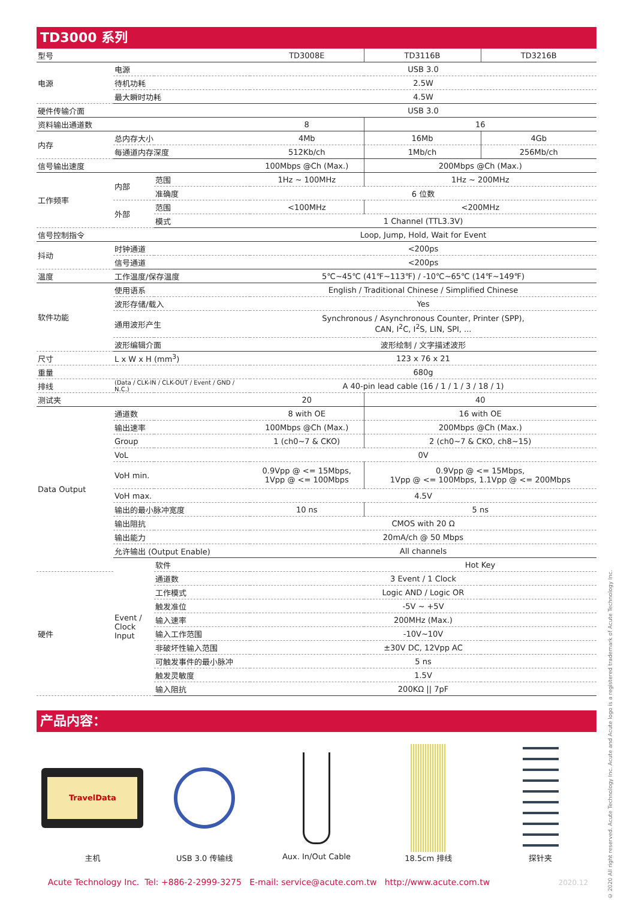TD3000 系列
| 型号 | | | TD3008E | TD3116B | TD3216B |
| 电源 | 电源 | | USB 3.0 | | |
| | 待机功耗 | | 2.5W | | |
| | 最大瞬时功耗 | | 4.5W | | |
| 硬件传输介面 | | | USB 3.0 | | |
| 资料输出通道数 | | | 8 | 16 | |
| 内存 | 总内存大小 | | 4Mb | 16Mb | 4Gb |
| | 每通道内存深度 | | 512Kb/ch | 1Mb/ch | 256Mb/ch |
| 信号输出速度 | | | 100Mbps @Ch (Max.) | 200Mbps @Ch (Max.) | |
| 工作频率 | 内部 | 范围 | 1Hz ~ 100MHz | 1Hz ~ 200MHz | |
| | | 准确度 | 6 位数 | | |
| | 外部 | 范围 | <100MHz | <200MHz | |
| | | 模式 | 1 Channel (TTL3.3V) | | |
| 信号控制指令 | | | Loop, Jump, Hold, Wait for Event | | |
| 抖动 | 时钟通道 | | <200ps | | |
| | 信号通道 | | <200ps | | |
| 温度 | 工作温度/保存温度 | | 5℃~45℃ (41℉~113℉) / -10℃~65℃ (14℉~149℉) | | |
| 软件功能 | 使用语系 | | English / Traditional Chinese / Simplified Chinese | | |
| | 波形存储/载入 | | Yes | | |
| | 通用波形产生 | | Synchronous / Asynchronous Counter, Printer (SPP), CAN, I<sup>2</sup>C, I<sup>2</sup>S, LIN, SPI, ... | | |
| | 波形编辑介面 | | 波形绘制 / 文字描述波形 | | |
| 尺寸 | L x W x H (mm<sup>3</sup>) | | 123 x 76 x 21 | | |
| 重量 | | | 680g | | |
| 排线 | (Data / CLK-IN / CLK-OUT / Event / GND / N.C.) | | A 40-pin lead cable (16 / 1 / 1 / 3 / 18 / 1) | | |
| 测试夹 | | | 20 | 40 | |
| Data Output | 通道数 | | 8 with OE | 16 with OE | |
| | 输出速率 | | 100Mbps @Ch (Max.) | 200Mbps @Ch (Max.) | |
| | Group | | 1 (ch0~7 & CKO) | 2 (ch0~7 & CKO, ch8~15) | |
| | VoL | | 0V | | |
| | VoH min. | | 0.9Vpp @ <= 15Mbps, 1Vpp @ <= 100Mbps | 0.9Vpp @ <= 15Mbps, 1Vpp @ <= 100Mbps, 1.1Vpp @ <= 200Mbps | |
| | VoH max. | | 4.5V | | |
| | 输出的最小脉冲宽度 | | 10 ns | 5 ns | |
| | 输出阻抗 | | CMOS with 20 Ω | | |
| | 输出能力 | | 20mA/ch @ 50 Mbps | | |
| | 允许输出 (Output Enable) | | All channels | | |
| | Event / Clock Input | 软件 | | Hot Key | |
| 硬件 | | 通道数 | 3 Event / 1 Clock | | |
| | | 工作模式 | Logic AND / Logic OR | | |
| | | 触发准位 | -5V ~ +5V | | |
| | | 输入速率 | 200MHz (Max.) | | |
| | | 输入工作范围 | -10V~10V | | |
| | | 非破坏性输入范围 | ±30V DC, 12Vpp AC | | |
| | | 可触发事件的最小脉冲 | 5 ns | | |
| | | 触发灵敏度 | 1.5V | | |
| | | 输入阻抗 | 200KΩ // 7pF | | |
产品内容：
TravelData
主机
USB 3.0 传输线 Aux. In/Out Cable 18.5cm 排线 探针夹
© 2020 All right reserved. Acute Technology Inc. Acute and Acute logo is a registered trademark of Acute Technology Inc.
Acute Technology Inc. Tel: +886-2-2999-3275 E-mail: service@acute.com.tw http://www.acute.com.tw 2020.12